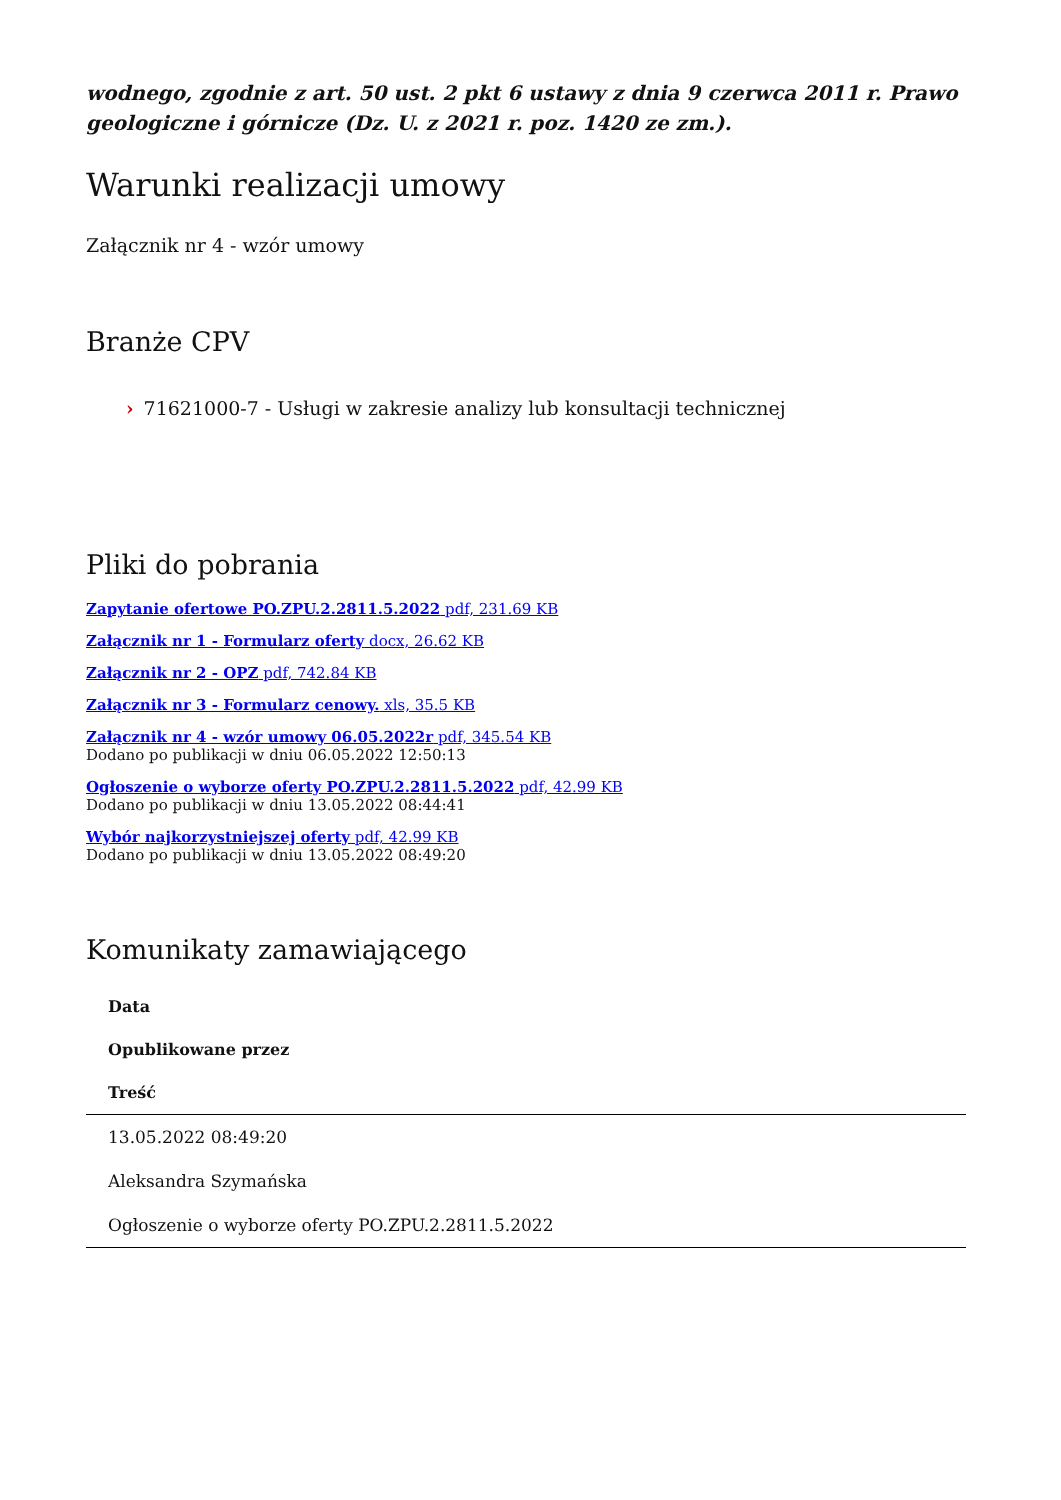wodnego, zgodnie z art. 50 ust. 2 pkt 6 ustawy z dnia 9 czerwca 2011 r. Prawo geologiczne i górnicze (Dz. U. z 2021 r. poz. 1420 ze zm.).
Warunki realizacji umowy
Załącznik nr 4 - wzór umowy
Branże CPV
› 71621000-7 - Usługi w zakresie analizy lub konsultacji technicznej
Pliki do pobrania
Zapytanie ofertowe PO.ZPU.2.2811.5.2022 pdf, 231.69 KB
Załącznik nr 1 - Formularz oferty docx, 26.62 KB
Załącznik nr 2 - OPZ pdf, 742.84 KB
Załącznik nr 3 - Formularz cenowy. xls, 35.5 KB
Załącznik nr 4 - wzór umowy 06.05.2022r pdf, 345.54 KB
Dodano po publikacji w dniu 06.05.2022 12:50:13
Ogłoszenie o wyborze oferty PO.ZPU.2.2811.5.2022 pdf, 42.99 KB
Dodano po publikacji w dniu 13.05.2022 08:44:41
Wybór najkorzystniejszej oferty pdf, 42.99 KB
Dodano po publikacji w dniu 13.05.2022 08:49:20
Komunikaty zamawiającego
| Data |
| --- |
| Opublikowane przez |
| Treść |
| 13.05.2022 08:49:20 |
| Aleksandra Szymańska |
| Ogłoszenie o wyborze oferty PO.ZPU.2.2811.5.2022 |